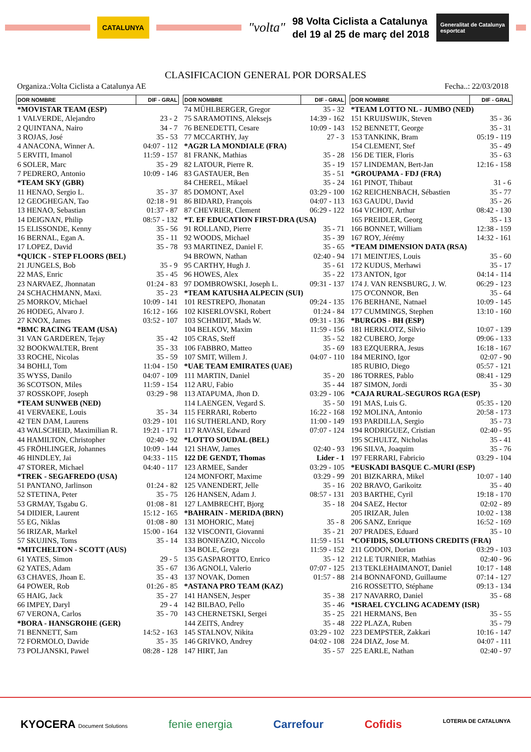CATALUNYA
"volta"
98 Volta Ciclista a Catalunya
del 19 al 25 de març del 2018
Generalitat de Catalunya
esportcat
CLASIFICACION GENERAL POR DORSALES
Organiza.:Volta Ciclista a Catalunya AE Fecha..: 22/03/2018
| DOR NOMBRE | DIF - GRAL |
| --- | --- |
| *MOVISTAR TEAM (ESP) | |
| 1 VALVERDE, Alejandro | 23 - 2 |
| 2 QUINTANA, Nairo | 34 - 7 |
| 3 ROJAS, José | 35 - 53 |
| 4 ANACONA, Winner A. | 04:07 - 112 |
| 5 ERVITI, Imanol | 11:59 - 157 |
| 6 SOLER, Marc | 35 - 29 |
| 7 PEDRERO, Antonio | 10:09 - 146 |
| *TEAM SKY (GBR) | |
| 11 HENAO, Sergio L. | 35 - 37 |
| 12 GEOGHEGAN, Tao | 02:18 - 91 |
| 13 HENAO, Sebastian | 01:37 - 87 |
| 14 DEIGNAN, Philip | 08:57 - 132 |
| 15 ELISSONDE, Kenny | 35 - 56 |
| 16 BERNAL, Egan A. | 35 - 11 |
| 17 LOPEZ, David | 35 - 78 |
| *QUICK - STEP FLOORS (BEL) | |
| 21 JUNGELS, Bob | 35 - 9 |
| 22 MAS, Enric | 35 - 45 |
| 23 NARVAEZ, Jhonnatan | 01:24 - 83 |
| 24 SCHACHMANN, Maxi. | 35 - 23 |
| 25 MORKOV, Michael | 10:09 - 141 |
| 26 HODEG, Alvaro J. | 16:12 - 166 |
| 27 KNOX, James | 03:52 - 107 |
| *BMC RACING TEAM (USA) | |
| 31 VAN GARDEREN, Tejay | 35 - 42 |
| 32 BOOKWALTER, Brent | 35 - 33 |
| 33 ROCHE, Nicolas | 35 - 59 |
| 34 BOHLI, Tom | 11:04 - 150 |
| 35 WYSS, Danilo | 04:07 - 109 |
| 36 SCOTSON, Miles | 11:59 - 154 |
| 37 ROSSKOPF, Joseph | 03:29 - 98 |
| *TEAM SUNWEB (NED) | |
| 41 VERVAEKE, Louis | 35 - 34 |
| 42 TEN DAM, Laurens | 03:29 - 101 |
| 43 WALSCHEID, Maximilian R. | 19:21 - 171 |
| 44 HAMILTON, Christopher | 02:40 - 92 |
| 45 FRÖHLINGER, Johannes | 10:09 - 144 |
| 46 HINDLEY, Jai | 04:33 - 115 |
| 47 STORER, Michael | 04:40 - 117 |
| *TREK - SEGAFREDO (USA) | |
| 51 PANTANO, Jarlinson | 01:24 - 82 |
| 52 STETINA, Peter | 35 - 75 |
| 53 GRMAY, Tsgabu G. | 01:08 - 81 |
| 54 DIDIER, Laurent | 15:12 - 165 |
| 55 EG, Niklas | 01:08 - 80 |
| 56 IRIZAR, Markel | 15:00 - 164 |
| 57 SKUJINS, Toms | 35 - 14 |
| *MITCHELTON - SCOTT (AUS) | |
| 61 YATES, Simon | 29 - 5 |
| 62 YATES, Adam | 35 - 67 |
| 63 CHAVES, Jhoan E. | 35 - 43 |
| 64 POWER, Rob | 01:26 - 85 |
| 65 HAIG, Jack | 35 - 27 |
| 66 IMPEY, Daryl | 29 - 4 |
| 67 VERONA, Carlos | 35 - 70 |
| *BORA - HANSGROHE (GER) | |
| 71 BENNETT, Sam | 14:52 - 163 |
| 72 FORMOLO, Davide | 35 - 35 |
| 73 POLJANSKI, Pawel | 08:28 - 128 |
| DOR NOMBRE | DIF - GRAL |
| --- | --- |
| 74 MÜHLBERGER, Gregor | 35 - 32 |
| 75 SARAMOTINS, Aleksejs | 14:39 - 162 |
| 76 BENEDETTI, Cesare | 10:09 - 143 |
| 77 MCCARTHY, Jay | 27 - 3 |
| *AG2R LA MONDIALE (FRA) | |
| 81 FRANK, Mathias | 35 - 28 |
| 82 LATOUR, Pierre R. | 35 - 19 |
| 83 GASTAUER, Ben | 35 - 51 |
| 84 CHEREL, Mikael | 35 - 24 |
| 85 DOMONT, Axel | 03:29 - 100 |
| 86 BIDARD, François | 04:07 - 113 |
| 87 CHEVRIER, Clement | 06:29 - 122 |
| *T. EF EDUCATION FIRST-DRA (USA) | |
| 91 ROLLAND, Pierre | 35 - 71 |
| 92 WOODS, Michael | 35 - 39 |
| 93 MARTINEZ, Daniel F. | 35 - 65 |
| 94 BROWN, Nathan | 02:40 - 94 |
| 95 CARTHY, Hugh J. | 35 - 61 |
| 96 HOWES, Alex | 35 - 22 |
| 97 DOMBROWSKI, Joseph L. | 09:31 - 137 |
| *TEAM KATUSHA ALPECIN (SUI) | |
| 101 RESTREPO, Jhonatan | 09:24 - 135 |
| 102 KISERLOVSKI, Robert | 01:24 - 84 |
| 103 SCHMIDT, Mads W. | 09:31 - 136 |
| 104 BELKOV, Maxim | 11:59 - 156 |
| 105 CRAS, Steff | 35 - 52 |
| 106 FABBRO, Matteo | 35 - 69 |
| 107 SMIT, Willem J. | 04:07 - 110 |
| *UAE TEAM EMIRATES (UAE) | |
| 111 MARTIN, Daniel | 35 - 20 |
| 112 ARU, Fabio | 35 - 44 |
| 113 ATAPUMA, Jhon D. | 03:29 - 106 |
| 114 LAENGEN, Vegard S. | 35 - 50 |
| 115 FERRARI, Roberto | 16:22 - 168 |
| 116 SUTHERLAND, Rory | 11:00 - 149 |
| 117 RAVASI, Edward | 07:07 - 124 |
| *LOTTO SOUDAL (BEL) | |
| 121 SHAW, James | 02:40 - 93 |
| 122 DE GENDT, Thomas | Lider - 1 |
| 123 ARMEE, Sander | 03:29 - 105 |
| 124 MONFORT, Maxime | 03:29 - 99 |
| 125 VANENDERT, Jelle | 35 - 16 |
| 126 HANSEN, Adam J. | 08:57 - 131 |
| 127 LAMBRECHT, Bjorg | 35 - 18 |
| *BAHRAIN - MERIDA (BRN) | |
| 131 MOHORIC, Matej | 35 - 8 |
| 132 VISCONTI, Giovanni | 35 - 21 |
| 133 BONIFAZIO, Niccolo | 11:59 - 151 |
| 134 BOLE, Grega | 11:59 - 152 |
| 135 GASPAROTTO, Enrico | 35 - 12 |
| 136 AGNOLI, Valerio | 07:07 - 125 |
| 137 NOVAK, Domen | 01:57 - 88 |
| *ASTANA PRO TEAM (KAZ) | |
| 141 HANSEN, Jesper | 35 - 38 |
| 142 BILBAO, Pello | 35 - 46 |
| 143 CHERNETSKI, Sergei | 35 - 25 |
| 144 ZEITS, Andrey | 35 - 48 |
| 145 STALNOV, Nikita | 03:29 - 102 |
| 146 GRIVKO, Andrey | 04:02 - 108 |
| 147 HIRT, Jan | 35 - 57 |
| DOR NOMBRE | DIF - GRAL |
| --- | --- |
| *TEAM LOTTO NL - JUMBO (NED) | |
| 151 KRUIJSWIJK, Steven | 35 - 36 |
| 152 BENNETT, George | 35 - 31 |
| 153 TANKINK, Bram | 05:19 - 119 |
| 154 CLEMENT, Stef | 35 - 49 |
| 156 DE TIER, Floris | 35 - 63 |
| 157 LINDEMAN, Bert-Jan | 12:16 - 158 |
| *GROUPAMA - FDJ (FRA) | |
| 161 PINOT, Thibaut | 31 - 6 |
| 162 REICHENBACH, Sébastien | 35 - 77 |
| 163 GAUDU, David | 35 - 26 |
| 164 VICHOT, Arthur | 08:42 - 130 |
| 165 PREIDLER, Georg | 35 - 13 |
| 166 BONNET, William | 12:38 - 159 |
| 167 ROY, Jérémy | 14:32 - 161 |
| *TEAM DIMENSION DATA (RSA) | |
| 171 MEINTJES, Louis | 35 - 60 |
| 172 KUDUS, Merhawi | 35 - 17 |
| 173 ANTON, Igor | 04:14 - 114 |
| 174 J. VAN RENSBURG, J. W. | 06:29 - 123 |
| 175 O'CONNOR, Ben | 35 - 64 |
| 176 BERHANE, Natnael | 10:09 - 145 |
| 177 CUMMINGS, Stephen | 13:10 - 160 |
| *BURGOS - BH (ESP) | |
| 181 HERKLOTZ, Silvio | 10:07 - 139 |
| 182 CUBERO, Jorge | 09:06 - 133 |
| 183 EZQUERRA, Jesus | 16:18 - 167 |
| 184 MERINO, Igor | 02:07 - 90 |
| 185 RUBIO, Diego | 05:57 - 121 |
| 186 TORRES, Pablo | 08:41 - 129 |
| 187 SIMON, Jordi | 35 - 30 |
| *CAJA RURAL-SEGUROS RGA (ESP) | |
| 191 MAS, Luis G. | 05:35 - 120 |
| 192 MOLINA, Antonio | 20:58 - 173 |
| 193 PARDILLA, Sergio | 35 - 73 |
| 194 RODRIGUEZ, Cristian | 02:40 - 95 |
| 195 SCHULTZ, Nicholas | 35 - 41 |
| 196 SILVA, Joaquim | 35 - 76 |
| 197 FERRARI, Fabricio | 03:29 - 104 |
| *EUSKADI BASQUE C.-MURI (ESP) | |
| 201 BIZKARRA, Mikel | 10:07 - 140 |
| 202 BRAVO, Garikoitz | 35 - 40 |
| 203 BARTHE, Cyril | 19:18 - 170 |
| 204 SAEZ, Hector | 02:02 - 89 |
| 205 IRIZAR, Julen | 10:02 - 138 |
| 206 SANZ, Enrique | 16:52 - 169 |
| 207 PRADES, Eduard | 35 - 10 |
| *COFIDIS, SOLUTIONS CREDITS (FRA) | |
| 211 GODON, Dorian | 03:29 - 103 |
| 212 LE TURNIER, Mathias | 02:40 - 96 |
| 213 TEKLEHAIMANOT, Daniel | 10:17 - 148 |
| 214 BONNAFOND, Guillaume | 07:14 - 127 |
| 216 ROSSETTO, Stéphane | 09:13 - 134 |
| 217 NAVARRO, Daniel | 35 - 68 |
| *ISRAEL CYCLING ACADEMY (ISR) | |
| 221 HERMANS, Ben | 35 - 55 |
| 222 PLAZA, Ruben | 35 - 79 |
| 223 DEMPSTER, Zakkari | 10:16 - 147 |
| 224 DIAZ, Jose M. | 04:07 - 111 |
| 225 EARLE, Nathan | 02:40 - 97 |
KYOCERA Document Solutions fenie energia Carrefour Cofidis LOTERIA DE CATALUNYA